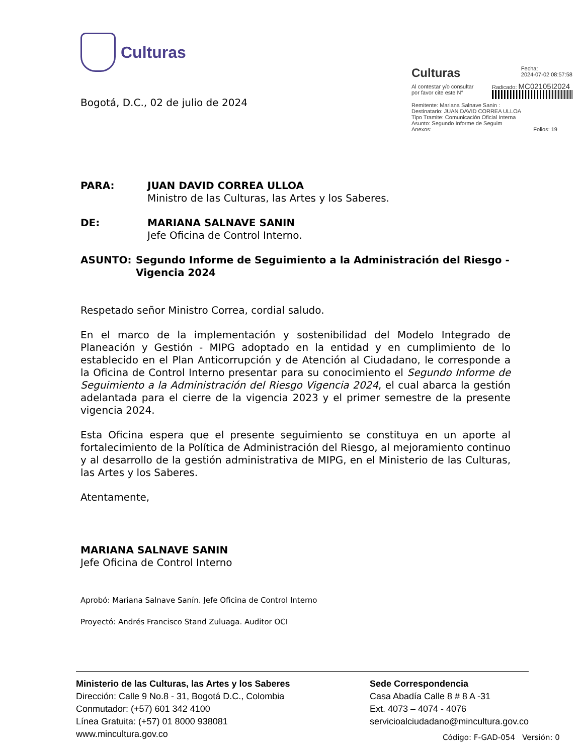Culturas
Culturas
Fecha:
2024-07-02 08:57:58
Al contestar y/o consultar
por favor cite este N°
Radicado: MC02105I2024
Remitente: Mariana Salnave Sanin :
Destinatario: JUAN DAVID CORREA ULLOA
Tipo Tramite: Comunicación Oficial Interna
Asunto: Segundo Informe de Seguim
Anexos: Folios: 19
Bogotá, D.C., 02 de julio de 2024
PARA: JUAN DAVID CORREA ULLOA
Ministro de las Culturas, las Artes y los Saberes.
DE: MARIANA SALNAVE SANIN
Jefe Oficina de Control Interno.
ASUNTO: Segundo Informe de Seguimiento a la Administración del Riesgo -Vigencia 2024
Respetado señor Ministro Correa, cordial saludo.
En el marco de la implementación y sostenibilidad del Modelo Integrado de Planeación y Gestión - MIPG adoptado en la entidad y en cumplimiento de lo establecido en el Plan Anticorrupción y de Atención al Ciudadano, le corresponde a la Oficina de Control Interno presentar para su conocimiento el Segundo Informe de Seguimiento a la Administración del Riesgo Vigencia 2024, el cual abarca la gestión adelantada para el cierre de la vigencia 2023 y el primer semestre de la presente vigencia 2024.
Esta Oficina espera que el presente seguimiento se constituya en un aporte al fortalecimiento de la Política de Administración del Riesgo, al mejoramiento continuo y al desarrollo de la gestión administrativa de MIPG, en el Ministerio de las Culturas, las Artes y los Saberes.
Atentamente,
MARIANA SALNAVE SANIN
Jefe Oficina de Control Interno
Aprobó: Mariana Salnave Sanín. Jefe Oficina de Control Interno
Proyectó: Andrés Francisco Stand Zuluaga. Auditor OCI
Ministerio de las Culturas, las Artes y los Saberes
Dirección: Calle 9 No.8 - 31, Bogotá D.C., Colombia
Conmutador: (+57) 601 342 4100
Línea Gratuita: (+57) 01 8000 938081
www.mincultura.gov.co
Sede Correspondencia
Casa Abadía Calle 8 # 8 A -31
Ext. 4073 – 4074 - 4076
servicioalciudadano@mincultura.gov.co
Código: F-GAD-054 Versión: 0